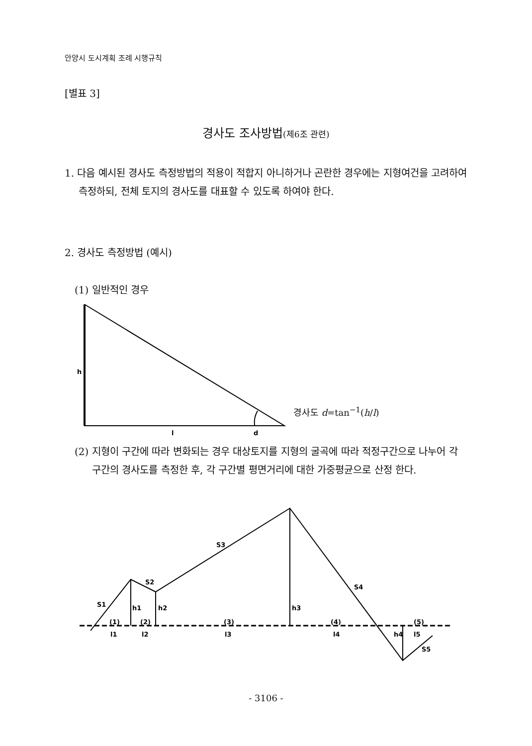안양시 도시계획 조례 시행규칙
[별표 3]
경사도 조사방법(제6조 관련)
1. 다음 예시된 경사도 측정방법의 적용이 적합지 아니하거나 곤란한 경우에는 지형여건을 고려하여 측정하되, 전체 토지의 경사도를 대표할 수 있도록 하여야 한다.
2. 경사도 측정방법 (예시)
(1) 일반적인 경우
h
l
d
S1
S2
S3
S4
S5
h1
h2
h3
h4
(1)
(2)
(3)
(4)
(5)
l1
l2
l3
l4
l5
경사도 d=tan<sup>−1</sup>(h/l)
(2) 지형이 구간에 따라 변화되는 경우 대상토지를 지형의 굴곡에 따라 적정구간으로 나누어 각 구간의 경사도를 측정한 후, 각 구간별 평면거리에 대한 가중평균으로 산정 한다.
- 3106 -